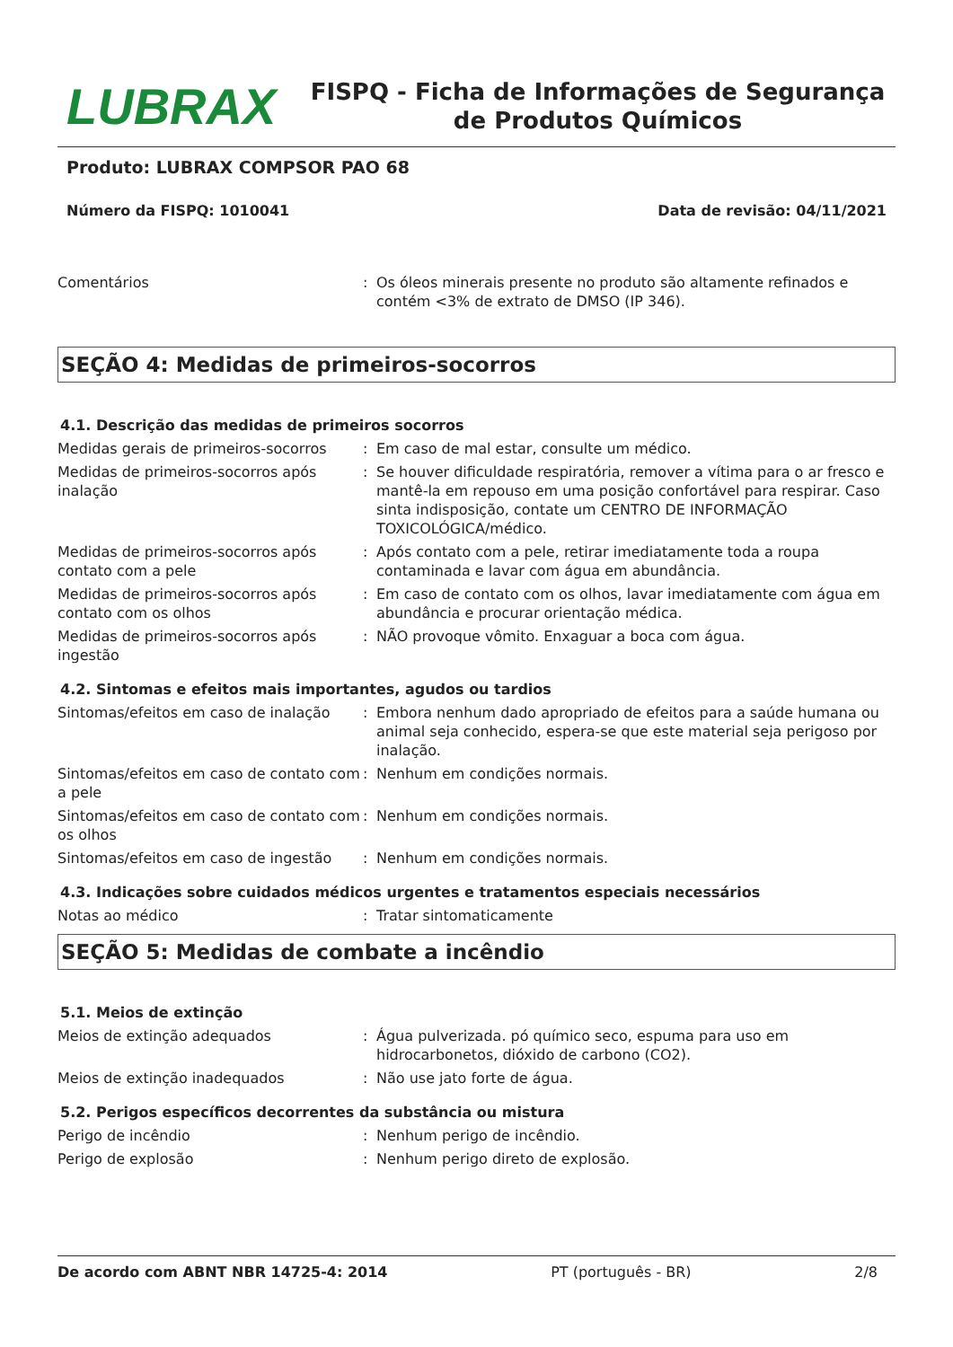LUBRAX
FISPQ - Ficha de Informações de Segurança de Produtos Químicos
Produto: LUBRAX COMPSOR PAO 68
Número da FISPQ: 1010041 Data de revisão: 04/11/2021
Comentários : Os óleos minerais presente no produto são altamente refinados e contém <3% de extrato de DMSO (IP 346).
SEÇÃO 4: Medidas de primeiros-socorros
4.1. Descrição das medidas de primeiros socorros
Medidas gerais de primeiros-socorros
: Em caso de mal estar, consulte um médico.
Medidas de primeiros-socorros após inalação
: Se houver dificuldade respiratória, remover a vítima para o ar fresco e mantê-la em repouso em uma posição confortável para respirar. Caso sinta indisposição, contate um CENTRO DE INFORMAÇÃO TOXICOLÓGICA/médico.
Medidas de primeiros-socorros após contato com a pele
: Após contato com a pele, retirar imediatamente toda a roupa contaminada e lavar com água em abundância.
Medidas de primeiros-socorros após contato com os olhos
: Em caso de contato com os olhos, lavar imediatamente com água em abundância e procurar orientação médica.
Medidas de primeiros-socorros após ingestão
: NÃO provoque vômito. Enxaguar a boca com água.
4.2. Sintomas e efeitos mais importantes, agudos ou tardios
Sintomas/efeitos em caso de inalação
: Embora nenhum dado apropriado de efeitos para a saúde humana ou animal seja conhecido, espera-se que este material seja perigoso por inalação.
Sintomas/efeitos em caso de contato com a pele
: Nenhum em condições normais.
Sintomas/efeitos em caso de contato com os olhos
: Nenhum em condições normais.
Sintomas/efeitos em caso de ingestão
: Nenhum em condições normais.
4.3. Indicações sobre cuidados médicos urgentes e tratamentos especiais necessários
Notas ao médico : Tratar sintomaticamente
SEÇÃO 5: Medidas de combate a incêndio
5.1. Meios de extinção
Meios de extinção adequados : Água pulverizada. pó químico seco, espuma para uso em hidrocarbonetos, dióxido de carbono (CO2).
Meios de extinção inadequados : Não use jato forte de água.
5.2. Perigos específicos decorrentes da substância ou mistura
Perigo de incêndio : Nenhum perigo de incêndio.
Perigo de explosão : Nenhum perigo direto de explosão.
De acordo com ABNT NBR 14725-4: 2014 PT (português - BR) 2/8